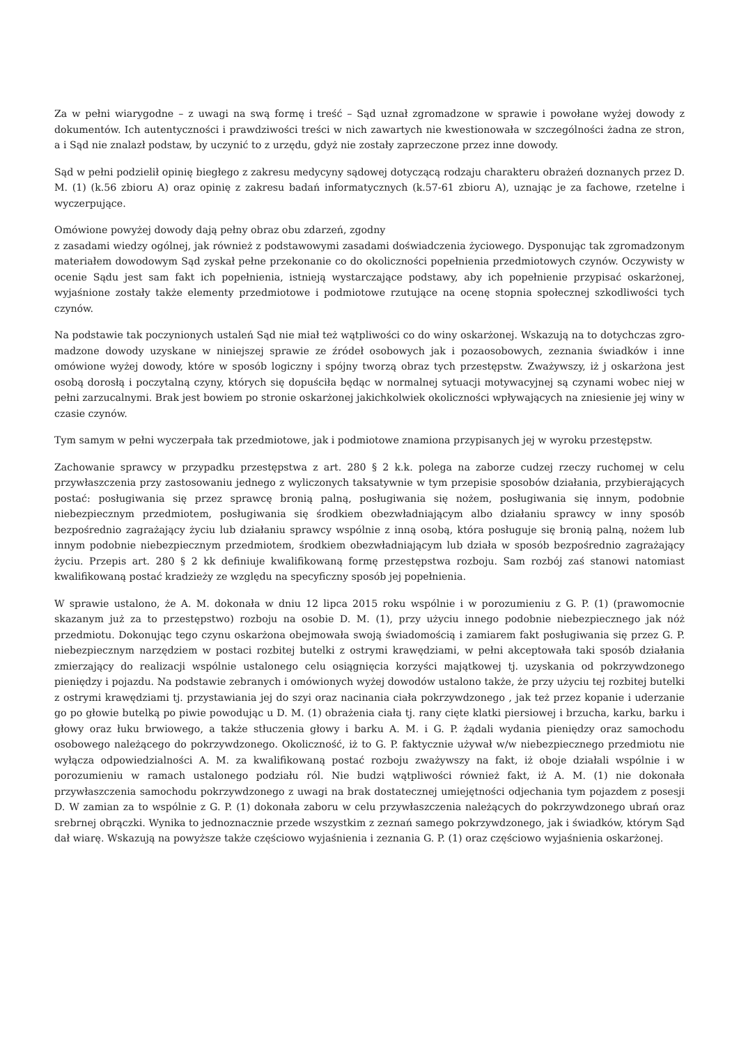Za w pełni wiarygodne – z uwagi na swą formę i treść – Sąd uznał zgromadzone w sprawie i powołane wyżej dowody z dokumentów. Ich autentyczności i prawdziwości treści w nich zawartych nie kwestionowała w szczególności żadna ze stron, a i Sąd nie znalazł podstaw, by uczynić to z urzędu, gdyż nie zostały zaprzeczone przez inne dowody.
Sąd w pełni podzielił opinię biegłego z zakresu medycyny sądowej dotyczącą rodzaju charakteru obrażeń doznanych przez D. M. (1) (k.56 zbioru A) oraz opinię z zakresu badań informatycznych (k.57-61 zbioru A), uznając je za fachowe, rzetelne i wyczerpujące.
Omówione powyżej dowody dają pełny obraz obu zdarzeń, zgodny
z zasadami wiedzy ogólnej, jak również z podstawowymi zasadami doświadczenia życiowego. Dysponując tak zgromadzonym materiałem dowodowym Sąd zyskał pełne przekonanie co do okoliczności popełnienia przedmiotowych czynów. Oczywisty w ocenie Sądu jest sam fakt ich popełnienia, istnieją wystarczające podstawy, aby ich popełnienie przypisać oskarżonej, wyjaśnione zostały także elementy przedmiotowe i podmiotowe rzutujące na ocenę stopnia społecznej szkodliwości tych czynów.
Na podstawie tak poczynionych ustaleń Sąd nie miał też wątpliwości co do winy oskarżonej. Wskazują na to dotychczas zgro-madzone dowody uzyskane w niniejszej sprawie ze źródeł osobowych jak i pozaosobowych, zeznania świadków i inne omówione wyżej dowody, które w sposób logiczny i spójny tworzą obraz tych przestępstw. Zważywszy, iż j oskarżona jest osobą dorosłą i poczytalną czyny, których się dopuściła będąc w normalnej sytuacji motywacyjnej są czynami wobec niej w pełni zarzucalnymi. Brak jest bowiem po stronie oskarżonej jakichkolwiek okoliczności wpływających na zniesienie jej winy w czasie czynów.
Tym samym w pełni wyczerpała tak przedmiotowe, jak i podmiotowe znamiona przypisanych jej w wyroku przestępstw.
Zachowanie sprawcy w przypadku przestępstwa z art. 280 § 2 k.k. polega na zaborze cudzej rzeczy ruchomej w celu przywłaszczenia przy zastosowaniu jednego z wyliczonych taksatywnie w tym przepisie sposobów działania, przybierających postać: posługiwania się przez sprawcę bronią palną, posługiwania się nożem, posługiwania się innym, podobnie niebezpiecznym przedmiotem, posługiwania się środkiem obezwładniającym albo działaniu sprawcy w inny sposób bezpośrednio zagrażający życiu lub działaniu sprawcy wspólnie z inną osobą, która posługuje się bronią palną, nożem lub innym podobnie niebezpiecznym przedmiotem, środkiem obezwładniającym lub działa w sposób bezpośrednio zagrażający życiu. Przepis art. 280 § 2 kk definiuje kwalifikowaną formę przestępstwa rozboju. Sam rozbój zaś stanowi natomiast kwalifikowaną postać kradzieży ze względu na specyficzny sposób jej popełnienia.
W sprawie ustalono, że A. M. dokonała w dniu 12 lipca 2015 roku wspólnie i w porozumieniu z G. P. (1) (prawomocnie skazanym już za to przestępstwo) rozboju na osobie D. M. (1), przy użyciu innego podobnie niebezpiecznego jak nóż przedmiotu. Dokonując tego czynu oskarżona obejmowała swoją świadomością i zamiarem fakt posługiwania się przez G. P. niebezpiecznym narzędziem w postaci rozbitej butelki z ostrymi krawędziami, w pełni akceptowała taki sposób działania zmierzający do realizacji wspólnie ustalonego celu osiągnięcia korzyści majątkowej tj. uzyskania od pokrzywdzonego pieniędzy i pojazdu. Na podstawie zebranych i omówionych wyżej dowodów ustalono także, że przy użyciu tej rozbitej butelki z ostrymi krawędziami tj. przystawiania jej do szyi oraz nacinania ciała pokrzywdzonego , jak też przez kopanie i uderzanie go po głowie butelką po piwie powodując u D. M. (1) obrażenia ciała tj. rany cięte klatki piersiowej i brzucha, karku, barku i głowy oraz łuku brwiowego, a także stłuczenia głowy i barku A. M. i G. P. żądali wydania pieniędzy oraz samochodu osobowego należącego do pokrzywdzonego. Okoliczność, iż to G. P. faktycznie używał w/w niebezpiecznego przedmiotu nie wyłącza odpowiedzialności A. M. za kwalifikowaną postać rozboju zważywszy na fakt, iż oboje działali wspólnie i w porozumieniu w ramach ustalonego podziału ról. Nie budzi wątpliwości również fakt, iż A. M. (1) nie dokonała przywłaszczenia samochodu pokrzywdzonego z uwagi na brak dostatecznej umiejętności odjechania tym pojazdem z posesji D. W zamian za to wspólnie z G. P. (1) dokonała zaboru w celu przywłaszczenia należących do pokrzywdzonego ubrań oraz srebrnej obrączki. Wynika to jednoznacznie przede wszystkim z zeznań samego pokrzywdzonego, jak i świadków, którym Sąd dał wiarę. Wskazują na powyższe także częściowo wyjaśnienia i zeznania G. P. (1) oraz częściowo wyjaśnienia oskarżonej.